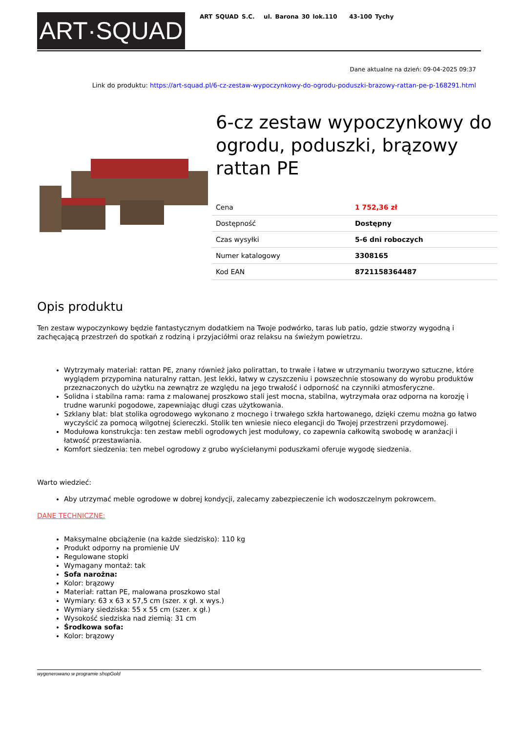ART·SQUAD
ART SQUAD S.C. ul. Barona 30 lok.110 43-100 Tychy
Dane aktualne na dzień: 09-04-2025 09:37
Link do produktu: https://art-squad.pl/6-cz-zestaw-wypoczynkowy-do-ogrodu-poduszki-brazowy-rattan-pe-p-168291.html
6-cz zestaw wypoczynkowy do ogrodu, poduszki, brązowy rattan PE
| Cena | 1 752,36 zł |
| Dostępność | Dostępny |
| Czas wysyłki | 5-6 dni roboczych |
| Numer katalogowy | 3308165 |
| Kod EAN | 8721158364487 |
Opis produktu
Ten zestaw wypoczynkowy będzie fantastycznym dodatkiem na Twoje podwórko, taras lub patio, gdzie stworzy wygodną i zachęcającą przestrzeń do spotkań z rodziną i przyjaciółmi oraz relaksu na świeżym powietrzu.
Wytrzymały materiał: rattan PE, znany również jako polirattan, to trwałe i łatwe w utrzymaniu tworzywo sztuczne, które wyglądem przypomina naturalny rattan. Jest lekki, łatwy w czyszczeniu i powszechnie stosowany do wyrobu produktów przeznaczonych do użytku na zewnątrz ze względu na jego trwałość i odporność na czynniki atmosferyczne.
Solidna i stabilna rama: rama z malowanej proszkowo stali jest mocna, stabilna, wytrzymała oraz odporna na korozję i trudne warunki pogodowe, zapewniając długi czas użytkowania.
Szklany blat: blat stolika ogrodowego wykonano z mocnego i trwałego szkła hartowanego, dzięki czemu można go łatwo wyczyścić za pomocą wilgotnej ściereczki. Stolik ten wniesie nieco elegancji do Twojej przestrzeni przydomowej.
Modułowa konstrukcja: ten zestaw mebli ogrodowych jest modułowy, co zapewnia całkowitą swobodę w aranżacji i łatwość przestawiania.
Komfort siedzenia: ten mebel ogrodowy z grubo wyściełanymi poduszkami oferuje wygodę siedzenia.
Warto wiedzieć:
Aby utrzymać meble ogrodowe w dobrej kondycji, zalecamy zabezpieczenie ich wodoszczelnym pokrowcem.
DANE TECHNICZNE:
Maksymalne obciążenie (na każde siedzisko): 110 kg
Produkt odporny na promienie UV
Regulowane stopki
Wymagany montaż: tak
Sofa narożna:
Kolor: brązowy
Materiał: rattan PE, malowana proszkowo stal
Wymiary: 63 x 63 x 57,5 cm (szer. x gł. x wys.)
Wymiary siedziska: 55 x 55 cm (szer. x gł.)
Wysokość siedziska nad ziemią: 31 cm
Środkowa sofa:
Kolor: brązowy
wygenerowano w programie shopGold